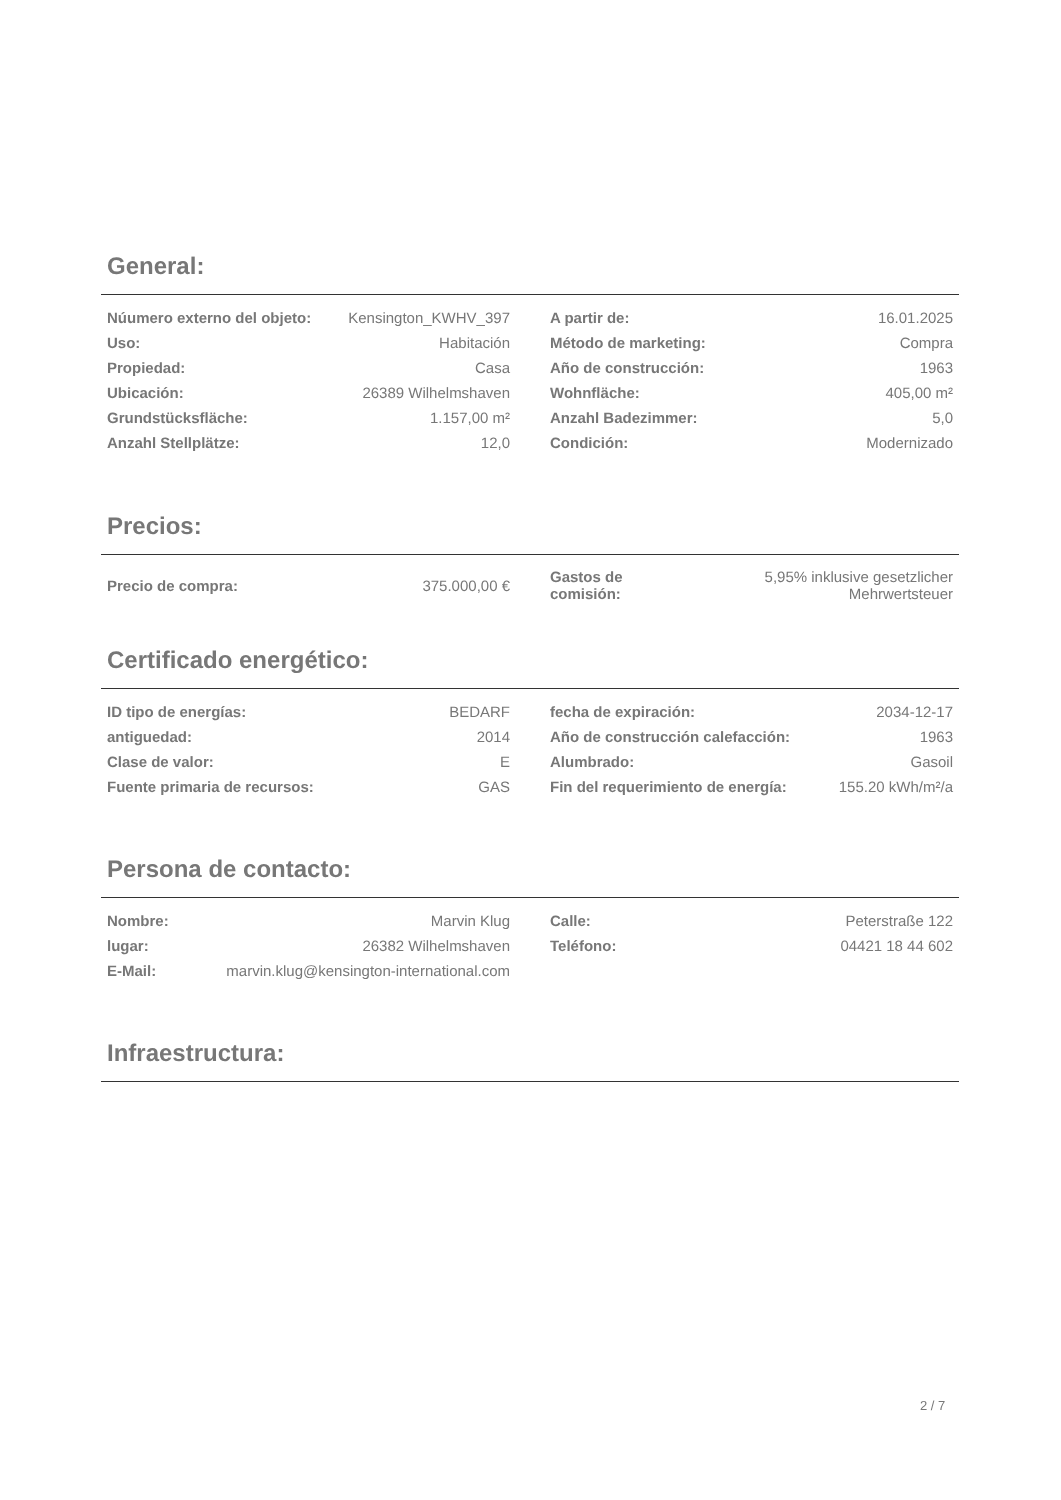General:
| Núumero externo del objeto: | Kensington_KWHV_397 |
| Uso: | Habitación |
| Propiedad: | Casa |
| Ubicación: | 26389 Wilhelmshaven |
| Grundstücksfläche: | 1.157,00 m² |
| Anzahl Stellplätze: | 12,0 |
| A partir de: | 16.01.2025 |
| Método de marketing: | Compra |
| Año de construcción: | 1963 |
| Wohnfläche: | 405,00 m² |
| Anzahl Badezimmer: | 5,0 |
| Condición: | Modernizado |
Precios:
| Precio de compra: | 375.000,00 € |
| Gastos de comisión: | 5,95% inklusive gesetzlicher Mehrwertsteuer |
Certificado energético:
| ID tipo de energías: | BEDARF |
| antiguedad: | 2014 |
| Clase de valor: | E |
| Fuente primaria de recursos: | GAS |
| fecha de expiración: | 2034-12-17 |
| Año de construcción calefacción: | 1963 |
| Alumbrado: | Gasoil |
| Fin del requerimiento de energía: | 155.20 kWh/m²/a |
Persona de contacto:
| Nombre: | Marvin Klug |
| lugar: | 26382 Wilhelmshaven |
| E-Mail: | marvin.klug@kensington-international.com |
| Calle: | Peterstraße 122 |
| Teléfono: | 04421 18 44 602 |
Infraestructura:
2 / 7